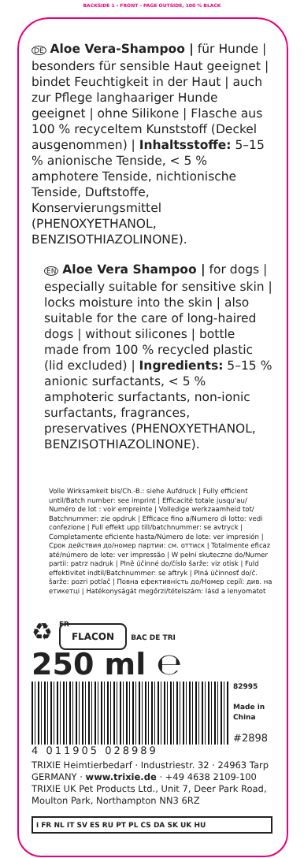BACKSIDE 1 - FRONT - PAGE OUTSIDE, 100 % BLACK
DE Aloe Vera-Shampoo | für Hunde | besonders für sensible Haut geeignet | bindet Feuchtigkeit in der Haut | auch zur Pflege langhaariger Hunde geeignet | ohne Silikone | Flasche aus 100 % recyceltem Kunststoff (Deckel ausgenommen) | Inhaltsstoffe: 5–15 % anionische Tenside, < 5 % amphotere Tenside, nichtionische Tenside, Duftstoffe, Konservierungsmittel (PHENOXYETHANOL, BENZISOTHIAZOLINONE).
EN Aloe Vera Shampoo | for dogs | especially suitable for sensitive skin | locks moisture into the skin | also suitable for the care of long-haired dogs | without silicones | bottle made from 100 % recycled plastic (lid excluded) | Ingredients: 5–15 % anionic surfactants, < 5 % amphoteric surfactants, non-ionic surfactants, fragrances, preservatives (PHENOXYETHANOL, BENZISOTHIAZOLINONE).
Volle Wirksamkeit bis/Ch.-B.: siehe Aufdruck | Fully efficient until/Batch number: see imprint | Efficacité totale jusqu'au/ Numéro de lot : voir empreinte | Volledige werkzaamheid tot/ Batchnummer: zie opdruk | Efficace fino a/Numero di lotto: vedi confezione | Full effekt upp till/batchnummer: se avtryck | Completamente eficiente hasta/Número de lote: ver impresión | Срок действия до/номер партии: см. оттиск | Totalmente eficaz até/número de lote: ver impressão | W pełni skuteczne do/Numer partii: patrz nadruk | Plně účinné do/číslo šarže: viz otisk | Fuld effektivitet indtil/Batchnummer: se aftryk | Plná účinnosť do/č. šarže: pozri potlač | Повна ефективність до/Номер серії: див. на етикетці | Hatékonyságát megőrzi/tételszám: lásd a lenyomatot
♻
FR
FLACON BAC DE TRI
250 ml ℮
4 011905 028989
82995
Made in China
#2898
TRIXIE Heimtierbedarf · Industriestr. 32 · 24963 Tarp GERMANY · www.trixie.de · +49 4638 2109-100
TRIXIE UK Pet Products Ltd., Unit 7, Deer Park Road, Moulton Park, Northampton NN3 6RZ
i FR NL IT SV ES RU PT PL CS DA SK UK HU